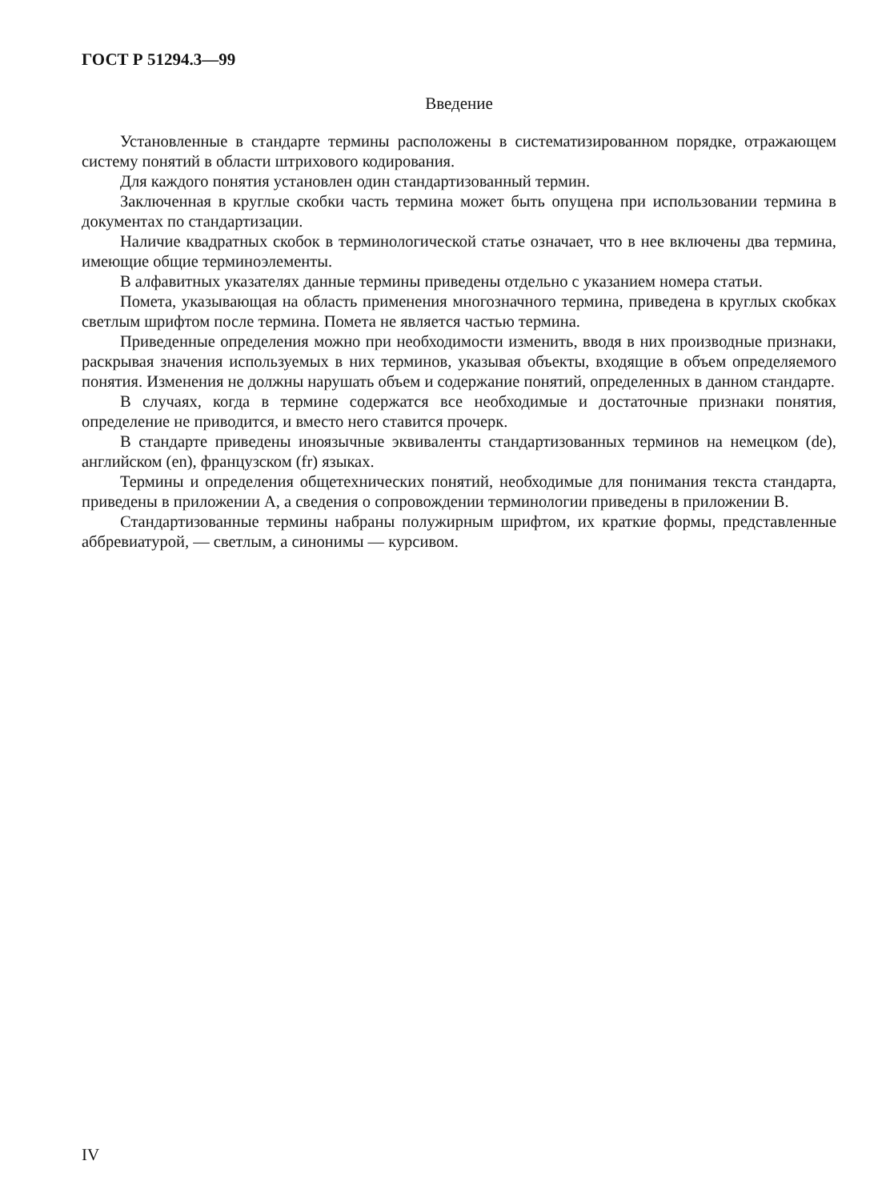ГОСТ Р 51294.3—99
Введение
Установленные в стандарте термины расположены в систематизированном порядке, отражающем систему понятий в области штрихового кодирования.
Для каждого понятия установлен один стандартизованный термин.
Заключенная в круглые скобки часть термина может быть опущена при использовании термина в документах по стандартизации.
Наличие квадратных скобок в терминологической статье означает, что в нее включены два термина, имеющие общие терминоэлементы.
В алфавитных указателях данные термины приведены отдельно с указанием номера статьи.
Помета, указывающая на область применения многозначного термина, приведена в круглых скобках светлым шрифтом после термина. Помета не является частью термина.
Приведенные определения можно при необходимости изменить, вводя в них производные признаки, раскрывая значения используемых в них терминов, указывая объекты, входящие в объем определяемого понятия. Изменения не должны нарушать объем и содержание понятий, определенных в данном стандарте.
В случаях, когда в термине содержатся все необходимые и достаточные признаки понятия, определение не приводится, и вместо него ставится прочерк.
В стандарте приведены иноязычные эквиваленты стандартизованных терминов на немецком (de), английском (en), французском (fr) языках.
Термины и определения общетехнических понятий, необходимые для понимания текста стандарта, приведены в приложении А, а сведения о сопровождении терминологии приведены в приложении В.
Стандартизованные термины набраны полужирным шрифтом, их краткие формы, представленные аббревиатурой, — светлым, а синонимы — курсивом.
IV